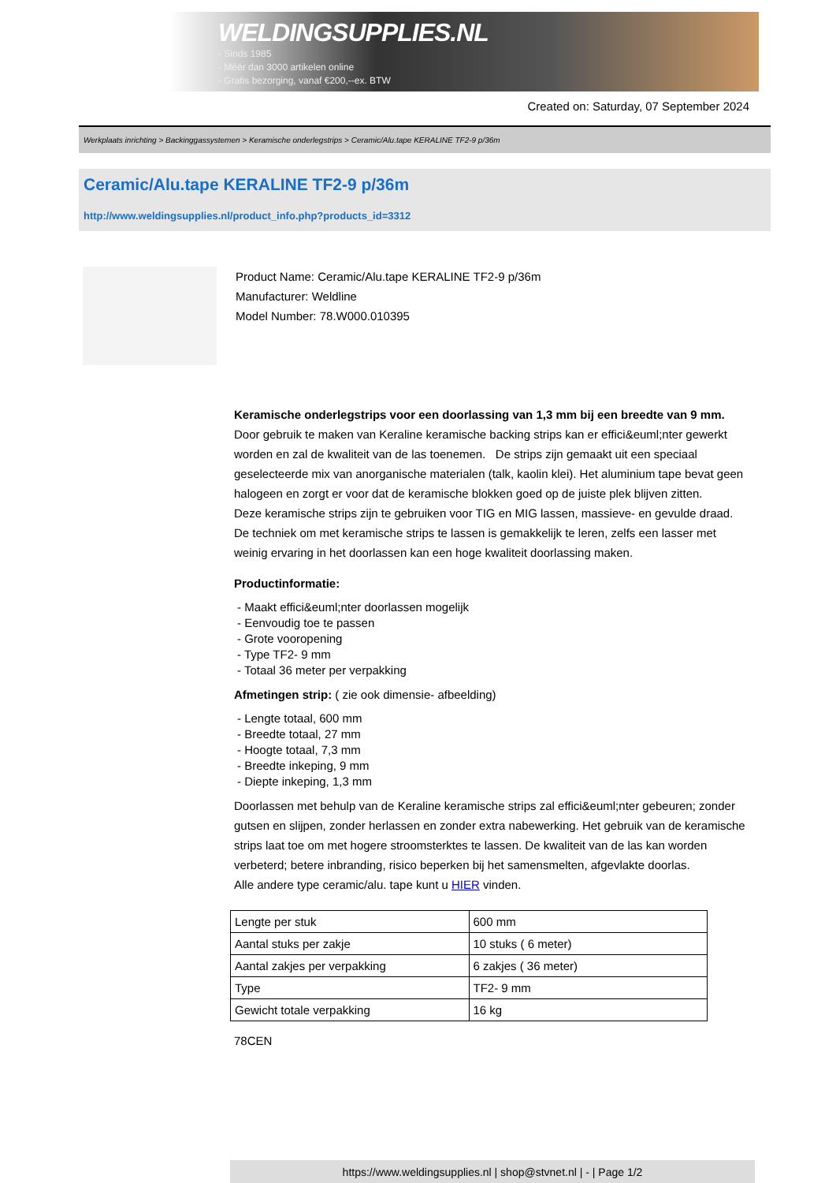WELDINGSUPPLIES.NL
- Sinds 1985
- Méér dan 3000 artikelen online
- Gratis bezorging, vanaf €200,--ex. BTW
Created on: Saturday, 07 September 2024
Werkplaats inrichting > Backinggassystemen > Keramische onderlegstrips > Ceramic/Alu.tape KERALINE TF2-9 p/36m
Ceramic/Alu.tape KERALINE TF2-9 p/36m
http://www.weldingsupplies.nl/product_info.php?products_id=3312
Product Name: Ceramic/Alu.tape KERALINE TF2-9 p/36m
Manufacturer: Weldline
Model Number: 78.W000.010395
Keramische onderlegstrips voor een doorlassing van 1,3 mm bij een breedte van 9 mm. Door gebruik te maken van Keraline keramische backing strips kan er effici&euml;nter gewerkt worden en zal de kwaliteit van de las toenemen. De strips zijn gemaakt uit een speciaal geselecteerde mix van anorganische materialen (talk, kaolin klei). Het aluminium tape bevat geen halogeen en zorgt er voor dat de keramische blokken goed op de juiste plek blijven zitten.
Deze keramische strips zijn te gebruiken voor TIG en MIG lassen, massieve- en gevulde draad. De techniek om met keramische strips te lassen is gemakkelijk te leren, zelfs een lasser met weinig ervaring in het doorlassen kan een hoge kwaliteit doorlassing maken.
Productinformatie:
- Maakt effici&euml;nter doorlassen mogelijk
- Eenvoudig toe te passen
- Grote vooropening
- Type TF2- 9 mm
- Totaal 36 meter per verpakking
Afmetingen strip: ( zie ook dimensie- afbeelding)
- Lengte totaal, 600 mm
- Breedte totaal, 27 mm
- Hoogte totaal, 7,3 mm
- Breedte inkeping, 9 mm
- Diepte inkeping, 1,3 mm
Doorlassen met behulp van de Keraline keramische strips zal effici&euml;nter gebeuren; zonder gutsen en slijpen, zonder herlassen en zonder extra nabewerking. Het gebruik van de keramische strips laat toe om met hogere stroomsterktes te lassen. De kwaliteit van de las kan worden verbeterd; betere inbranding, risico beperken bij het samensmelten, afgevlakte doorlas.
Alle andere type ceramic/alu. tape kunt u HIER vinden.
| Lengte per stuk | 600 mm |
| Aantal stuks per zakje | 10 stuks ( 6 meter) |
| Aantal zakjes per verpakking | 6 zakjes ( 36 meter) |
| Type | TF2- 9 mm |
| Gewicht totale verpakking | 16 kg |
78CEN
https://www.weldingsupplies.nl | shop@stvnet.nl | - | Page 1/2